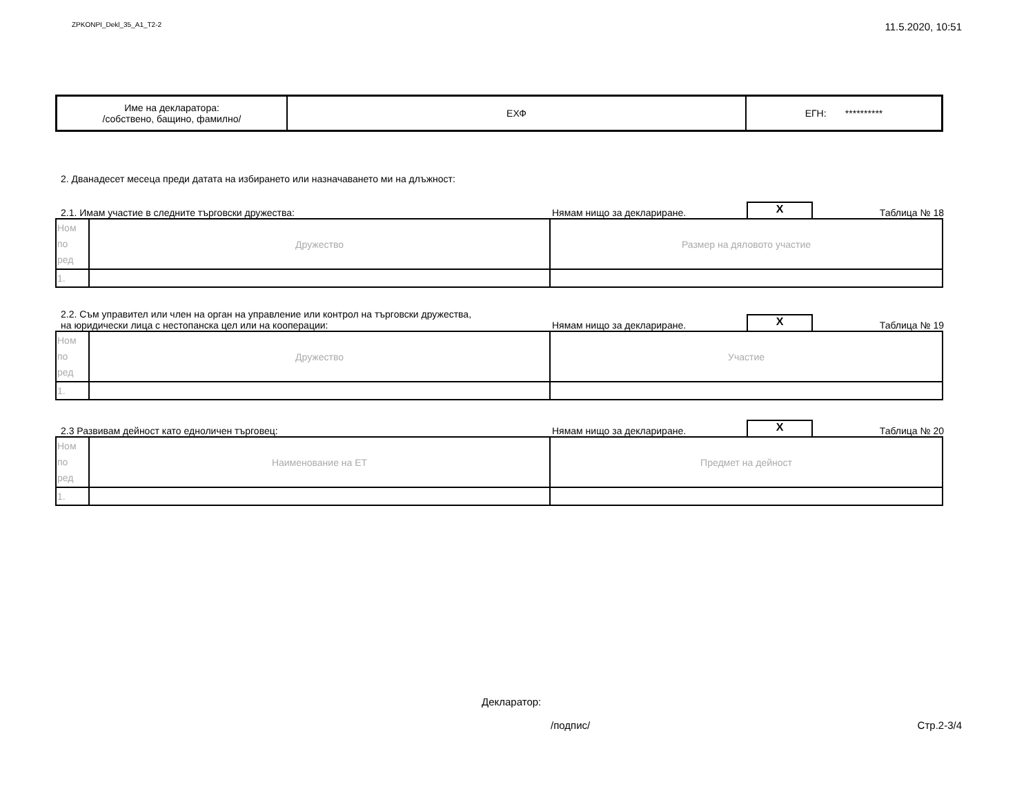ZPKONPI_Dekl_35_A1_T2-2 11.5.2020, 10:51
| Име на декларатора: /собствено, бащино, фамилно/ | ЕХФ | ЕГН: ********** |
2. Дванадесет месеца преди датата на избирането или назначаването ми на длъжност:
2.1. Имам участие в следните търговски дружества:
Нямам нищо за деклариране.
X
Таблица № 18
| Ном по ред | Дружество | Размер на дяловото участие |
| 1. | | |
2.2. Съм управител или член на орган на управление или контрол на търговски дружества,
на юридически лица с нестопанска цел или на кооперации:
Нямам нищо за деклариране.
X
Таблица № 19
| Ном по ред | Дружество | Участие |
| 1. | | |
2.3 Развивам дейност като едноличен търговец:
Нямам нищо за деклариране.
X
Таблица № 20
| Ном по ред | Наименование на ЕТ | Предмет на дейност |
| 1. | | |
Декларатор:
/подпис/ Стр.2-3/4